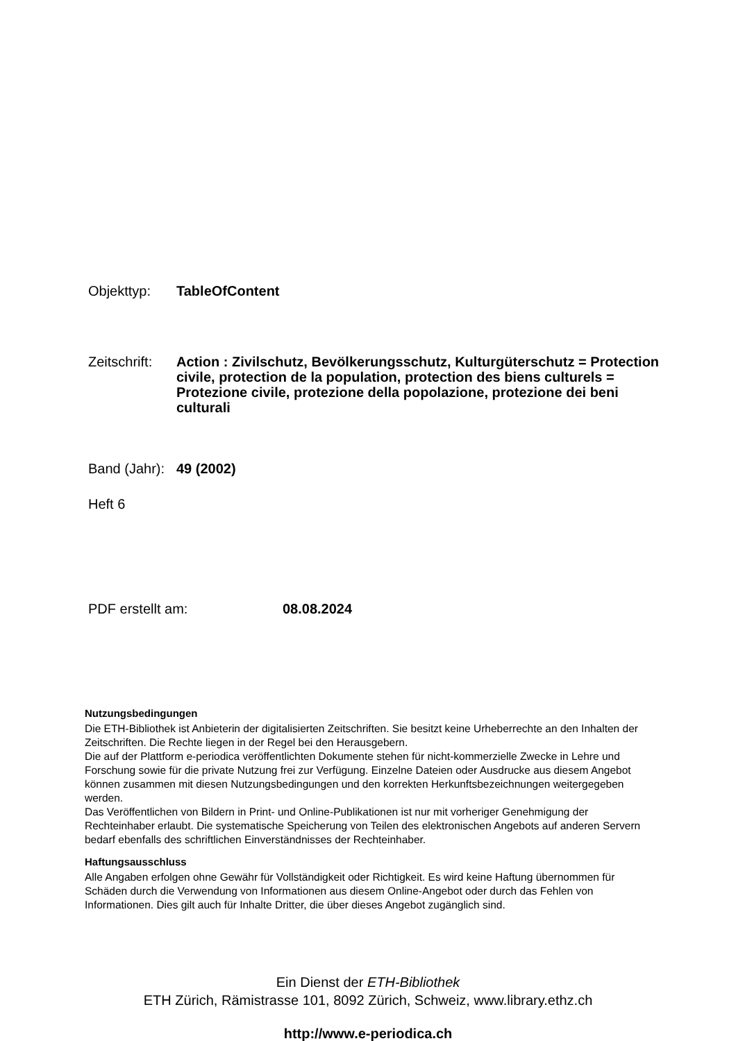Objekttyp: TableOfContent
Zeitschrift:
Action : Zivilschutz, Bevölkerungsschutz, Kulturgüterschutz = Protection civile, protection de la population, protection des biens culturels = Protezione civile, protezione della popolazione, protezione dei beni culturali
Band (Jahr):
49 (2002)
Heft 6
PDF erstellt am: 08.08.2024
Nutzungsbedingungen
Die ETH-Bibliothek ist Anbieterin der digitalisierten Zeitschriften. Sie besitzt keine Urheberrechte an den Inhalten der Zeitschriften. Die Rechte liegen in der Regel bei den Herausgebern.
Die auf der Plattform e-periodica veröffentlichten Dokumente stehen für nicht-kommerzielle Zwecke in Lehre und Forschung sowie für die private Nutzung frei zur Verfügung. Einzelne Dateien oder Ausdrucke aus diesem Angebot können zusammen mit diesen Nutzungsbedingungen und den korrekten Herkunftsbezeichnungen weitergegeben werden.
Das Veröffentlichen von Bildern in Print- und Online-Publikationen ist nur mit vorheriger Genehmigung der Rechteinhaber erlaubt. Die systematische Speicherung von Teilen des elektronischen Angebots auf anderen Servern bedarf ebenfalls des schriftlichen Einverständnisses der Rechteinhaber.
Haftungsausschluss
Alle Angaben erfolgen ohne Gewähr für Vollständigkeit oder Richtigkeit. Es wird keine Haftung übernommen für Schäden durch die Verwendung von Informationen aus diesem Online-Angebot oder durch das Fehlen von Informationen. Dies gilt auch für Inhalte Dritter, die über dieses Angebot zugänglich sind.
Ein Dienst der ETH-Bibliothek
ETH Zürich, Rämistrasse 101, 8092 Zürich, Schweiz, www.library.ethz.ch
http://www.e-periodica.ch